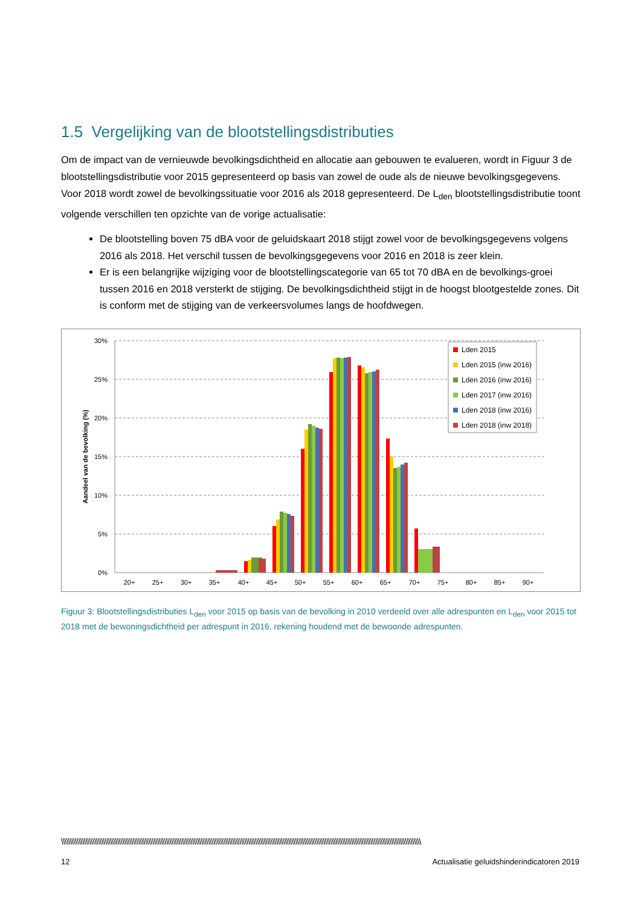1.5 Vergelijking van de blootstellingsdistributies
Om de impact van de vernieuwde bevolkingsdichtheid en allocatie aan gebouwen te evalueren, wordt in Figuur 3 de blootstellingsdistributie voor 2015 gepresenteerd op basis van zowel de oude als de nieuwe bevolkingsgegevens. Voor 2018 wordt zowel de bevolkingssituatie voor 2016 als 2018 gepresenteerd. De L<sub>den</sub> blootstellingsdistributie toont volgende verschillen ten opzichte van de vorige actualisatie:
De blootstelling boven 75 dBA voor de geluidskaart 2018 stijgt zowel voor de bevolkingsgegevens volgens 2016 als 2018. Het verschil tussen de bevolkingsgegevens voor 2016 en 2018 is zeer klein.
Er is een belangrijke wijziging voor de blootstellingscategorie van 65 tot 70 dBA en de bevolkings-groei tussen 2016 en 2018 versterkt de stijging. De bevolkingsdichtheid stijgt in de hoogst blootgestelde zones. Dit is conform met de stijging van de verkeersvolumes langs de hoofdwegen.
30%
25%
20%
15%
10%
5%
0%
Aandeel van de bevolking (%)
20+
25+
30+
35+
40+
45+
50+
55+
60+
65+
70+
75+
80+
85+
90+
Lden 2015
Lden 2015 (inw 2016)
Lden 2016 (inw 2016)
Lden 2017 (inw 2016)
Lden 2018 (inw 2016)
Lden 2018 (inw 2018)
Figuur 3: Blootstellingsdistributies L<sub>den</sub> voor 2015 op basis van de bevolking in 2010 verdeeld over alle adrespunten en L<sub>den</sub> voor 2015 tot 2018 met de bewoningsdichtheid per adrespunt in 2016, rekening houdend met de bewoonde adrespunten.
\\\\\\\\\\\\\\\\\\\\\\\\\\\\\\\\\\\\\\\\\\\\\\\\\\\\\\\\\\\\\\\\\\\\\\\\\\\\\\\\\\\\\\\\\\\\\\\\\\\\\\\\\\\\\\\\\\\\\\\\\\\\\\\\\\\\\\\\\\\\\\\\\\\\\\\\\\\\\\\\\\\\\\\\\\\\\\\\\\\\\\\\\\\\\\\\\\\\\\\\\\\\\\
12 Actualisatie geluidshinderindicatoren 2019